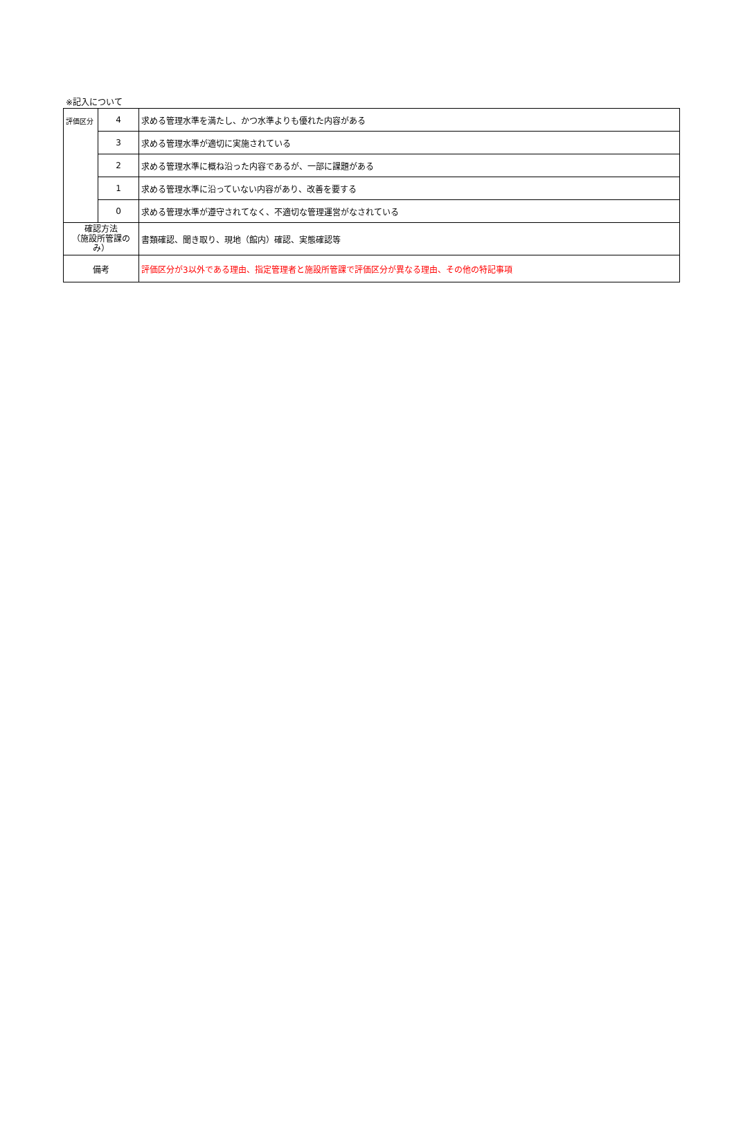※記入について
| 評価区分 | 4 | 求める管理水準を満たし、かつ水準よりも優れた内容がある |
| | 3 | 求める管理水準が適切に実施されている |
| | 2 | 求める管理水準に概ね沿った内容であるが、一部に課題がある |
| | 1 | 求める管理水準に沿っていない内容があり、改善を要する |
| | 0 | 求める管理水準が遵守されてなく、不適切な管理運営がなされている |
| 確認方法 （施設所管課の み） | | 書類確認、聞き取り、現地（館内）確認、実態確認等 |
| 備考 | | 評価区分が3以外である理由、指定管理者と施設所管課で評価区分が異なる理由、その他の特記事項 |